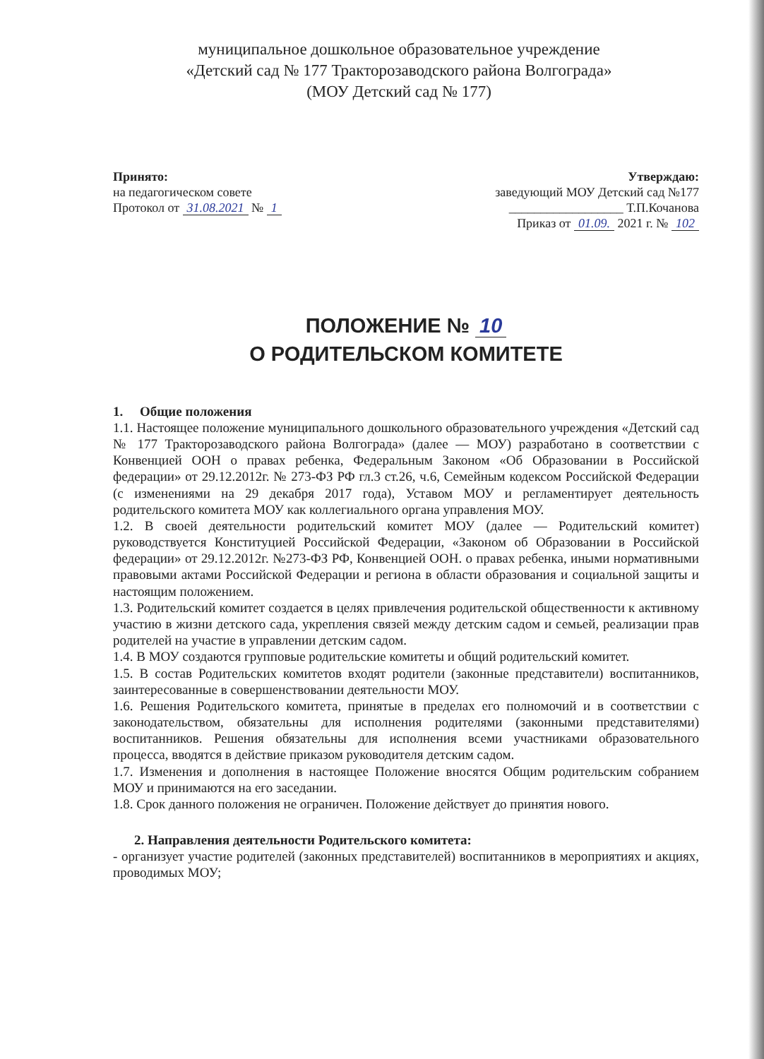муниципальное дошкольное образовательное учреждение
«Детский сад № 177 Тракторозаводского района Волгограда»
(МОУ Детский сад № 177)
Принято:
на педагогическом совете
Протокол от 31.08.2021 № 1
Утверждаю:
заведующий МОУ Детский сад №177
__________________ Т.П.Кочанова
Приказ от 01.09. 2021 г. № 102
ПОЛОЖЕНИЕ № 10
О РОДИТЕЛЬСКОМ КОМИТЕТЕ
1. Общие положения
1.1. Настоящее положение муниципального дошкольного образовательного учреждения «Детский сад № 177 Тракторозаводского района Волгограда» (далее — МОУ) разработано в соответствии с Конвенцией ООН о правах ребенка, Федеральным Законом «Об Образовании в Российской федерации» от 29.12.2012г. № 273-ФЗ РФ гл.3 ст.26, ч.6, Семейным кодексом Российской Федерации (с изменениями на 29 декабря 2017 года), Уставом МОУ и регламентирует деятельность родительского комитета МОУ как коллегиального органа управления МОУ.
1.2. В своей деятельности родительский комитет МОУ (далее — Родительский комитет) руководствуется Конституцией Российской Федерации, «Законом об Образовании в Российской федерации» от 29.12.2012г. №273-ФЗ РФ, Конвенцией ООН. о правах ребенка, иными нормативными правовыми актами Российской Федерации и региона в области образования и социальной защиты и настоящим положением.
1.3. Родительский комитет создается в целях привлечения родительской общественности к активному участию в жизни детского сада, укрепления связей между детским садом и семьей, реализации прав родителей на участие в управлении детским садом.
1.4. В МОУ создаются групповые родительские комитеты и общий родительский комитет.
1.5. В состав Родительских комитетов входят родители (законные представители) воспитанников, заинтересованные в совершенствовании деятельности МОУ.
1.6. Решения Родительского комитета, принятые в пределах его полномочий и в соответствии с законодательством, обязательны для исполнения родителями (законными представителями) воспитанников. Решения обязательны для исполнения всеми участниками образовательного процесса, вводятся в действие приказом руководителя детским садом.
1.7. Изменения и дополнения в настоящее Положение вносятся Общим родительским собранием МОУ и принимаются на его заседании.
1.8. Срок данного положения не ограничен. Положение действует до принятия нового.
2. Направления деятельности Родительского комитета:
- организует участие родителей (законных представителей) воспитанников в мероприятиях и акциях, проводимых МОУ;